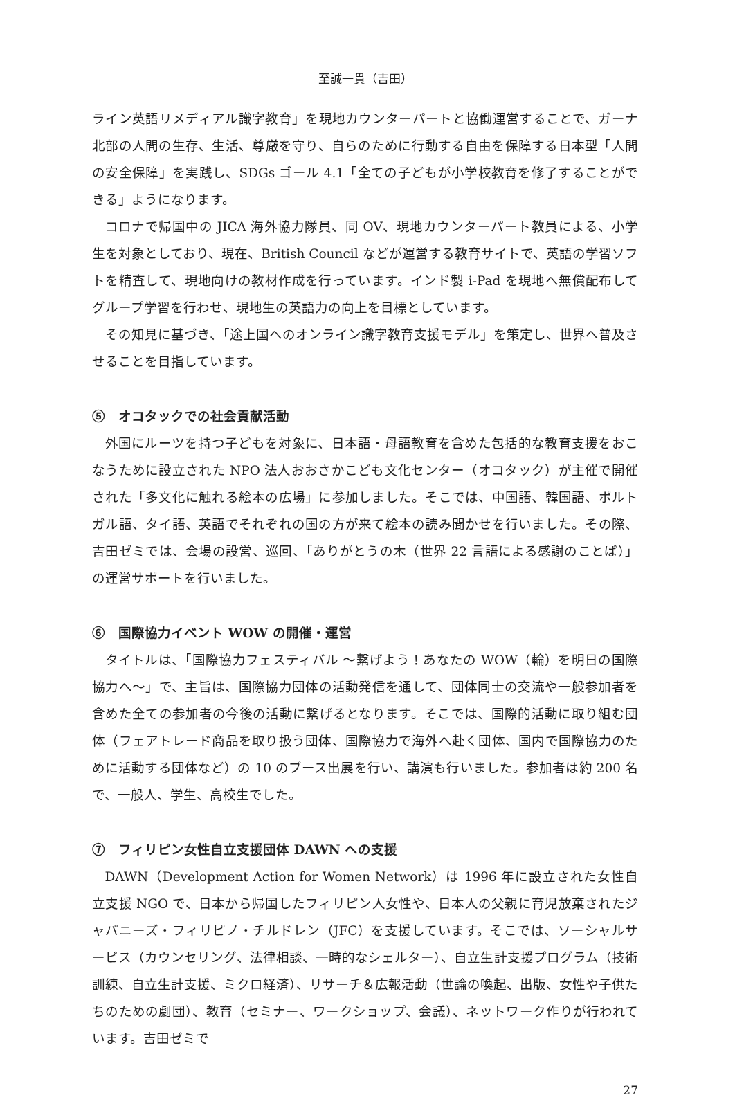至誠一貫（吉田）
ライン英語リメディアル識字教育」を現地カウンターパートと協働運営することで、ガーナ北部の人間の生存、生活、尊厳を守り、自らのために行動する自由を保障する日本型「人間の安全保障」を実践し、SDGs ゴール 4.1「全ての子どもが小学校教育を修了することができる」ようになります。
コロナで帰国中の JICA 海外協力隊員、同 OV、現地カウンターパート教員による、小学生を対象としており、現在、British Council などが運営する教育サイトで、英語の学習ソフトを精査して、現地向けの教材作成を行っています。インド製 i-Pad を現地へ無償配布してグループ学習を行わせ、現地生の英語力の向上を目標としています。
その知見に基づき、「途上国へのオンライン識字教育支援モデル」を策定し、世界へ普及させることを目指しています。
⑤　オコタックでの社会貢献活動
外国にルーツを持つ子どもを対象に、日本語・母語教育を含めた包括的な教育支援をおこなうために設立された NPO 法人おおさかこども文化センター（オコタック）が主催で開催された「多文化に触れる絵本の広場」に参加しました。そこでは、中国語、韓国語、ポルトガル語、タイ語、英語でそれぞれの国の方が来て絵本の読み聞かせを行いました。その際、吉田ゼミでは、会場の設営、巡回、「ありがとうの木（世界 22 言語による感謝のことば）」の運営サポートを行いました。
⑥　国際協力イベント WOW の開催・運営
タイトルは、「国際協力フェスティバル ～繋げよう！あなたの WOW（輪）を明日の国際協力へ～」で、主旨は、国際協力団体の活動発信を通して、団体同士の交流や一般参加者を含めた全ての参加者の今後の活動に繋げるとなります。そこでは、国際的活動に取り組む団体（フェアトレード商品を取り扱う団体、国際協力で海外へ赴く団体、国内で国際協力のために活動する団体など）の 10 のブース出展を行い、講演も行いました。参加者は約 200 名で、一般人、学生、高校生でした。
⑦　フィリピン女性自立支援団体 DAWN への支援
DAWN（Development Action for Women Network）は 1996 年に設立された女性自立支援 NGO で、日本から帰国したフィリピン人女性や、日本人の父親に育児放棄されたジャパニーズ・フィリピノ・チルドレン（JFC）を支援しています。そこでは、ソーシャルサービス（カウンセリング、法律相談、一時的なシェルター）、自立生計支援プログラム（技術訓練、自立生計支援、ミクロ経済）、リサーチ＆広報活動（世論の喚起、出版、女性や子供たちのための劇団）、教育（セミナー、ワークショップ、会議）、ネットワーク作りが行われています。吉田ゼミで
27